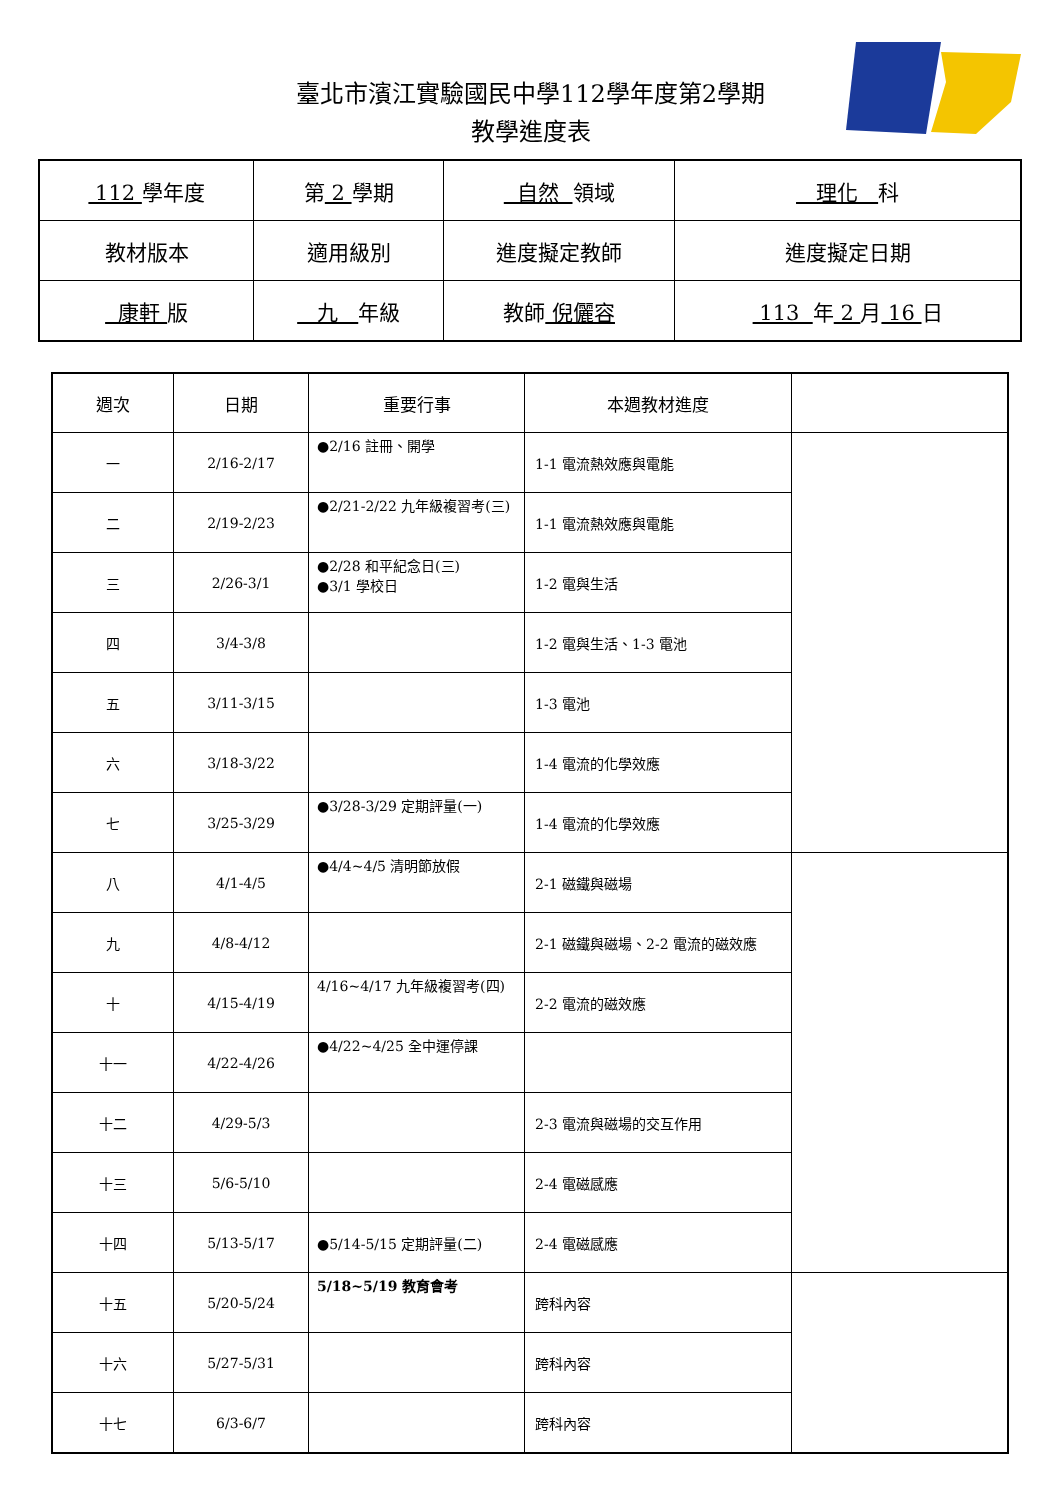臺北市濱江實驗國民中學112學年度第2學期
教學進度表
| 112 學年度 | 第 2 學期 | 自然 領域 | 理化 科 |
| 教材版本 | 適用級別 | 進度擬定教師 | 進度擬定日期 |
| 康軒 版 | 九 年級 | 教師 倪儷容 | 113 年 2 月 16 日 |
| 週次 | 日期 | 重要行事 | 本週教材進度 | |
| --- | --- | --- | --- | --- |
| 一 | 2/16-2/17 | ●2/16 註冊、開學 | 1-1 電流熱效應與電能 | |
| 二 | 2/19-2/23 | ●2/21-2/22 九年級複習考(三) | 1-1 電流熱效應與電能 | |
| 三 | 2/26-3/1 | ●2/28 和平紀念日(三) ●3/1 學校日 | 1-2 電與生活 | |
| 四 | 3/4-3/8 | | 1-2 電與生活、1-3 電池 | |
| 五 | 3/11-3/15 | | 1-3 電池 | |
| 六 | 3/18-3/22 | | 1-4 電流的化學效應 | |
| 七 | 3/25-3/29 | ●3/28-3/29 定期評量(一) | 1-4 電流的化學效應 | |
| 八 | 4/1-4/5 | ●4/4~4/5 清明節放假 | 2-1 磁鐵與磁場 | |
| 九 | 4/8-4/12 | | 2-1 磁鐵與磁場、2-2 電流的磁效應 | |
| 十 | 4/15-4/19 | 4/16~4/17 九年級複習考(四) | 2-2 電流的磁效應 | |
| 十一 | 4/22-4/26 | ●4/22~4/25 全中運停課 | | |
| 十二 | 4/29-5/3 | | 2-3 電流與磁場的交互作用 | |
| 十三 | 5/6-5/10 | | 2-4 電磁感應 | |
| 十四 | 5/13-5/17 | ●5/14-5/15 定期評量(二) | 2-4 電磁感應 | |
| 十五 | 5/20-5/24 | 5/18~5/19 教育會考 | 跨科內容 | |
| 十六 | 5/27-5/31 | | 跨科內容 | |
| 十七 | 6/3-6/7 | | 跨科內容 | |